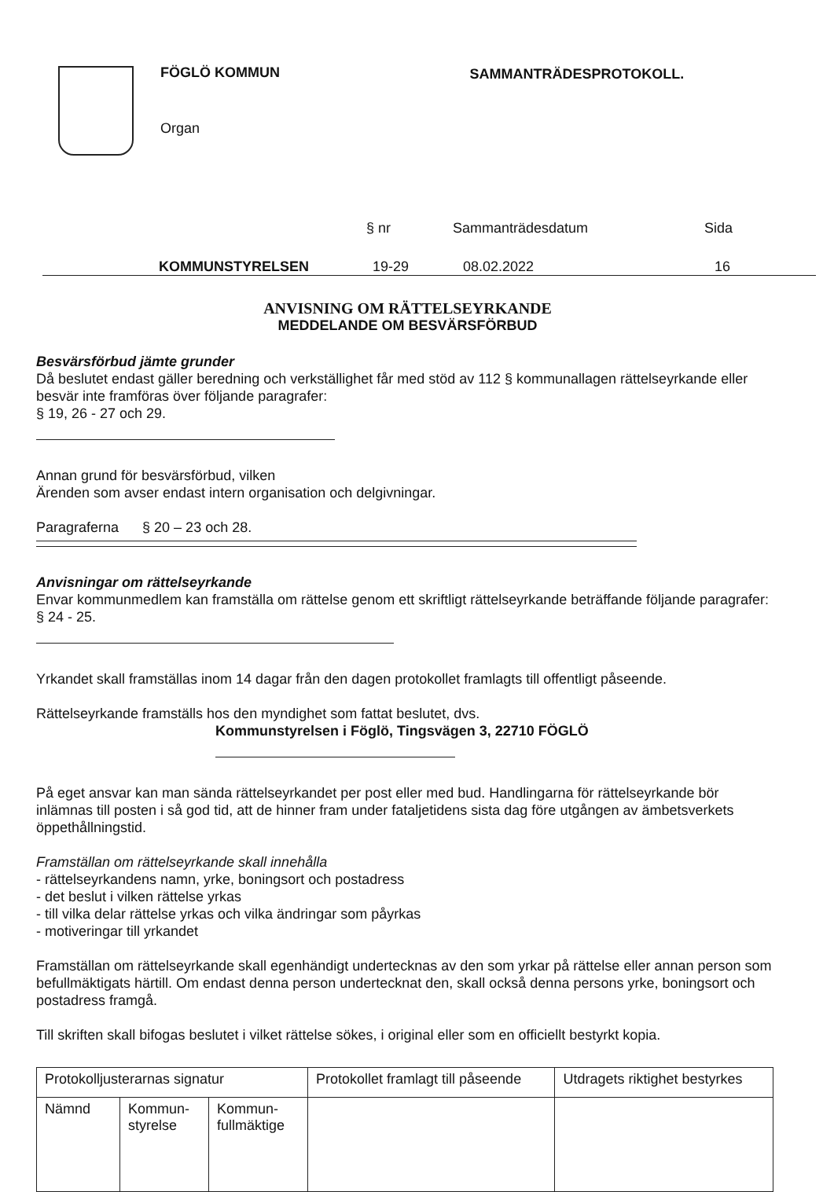FÖGLÖ KOMMUN
Organ
SAMMANTRÄDESPROTOKOLL.
§ nr Sammanträdesdatum Sida
KOMMUNSTYRELSEN 19-29 08.02.2022 16
ANVISNING OM RÄTTELSEYRKANDE
MEDDELANDE OM BESVÄRSFÖRBUD
Besvärsförbud jämte grunder
Då beslutet endast gäller beredning och verkställighet får med stöd av 112 § kommunallagen rättelseyrkande eller besvär inte framföras över följande paragrafer:
§ 19, 26 - 27 och 29.
Annan grund för besvärsförbud, vilken
Ärenden som avser endast intern organisation och delgivningar.
Paragraferna § 20 – 23 och 28.
Anvisningar om rättelseyrkande
Envar kommunmedlem kan framställa om rättelse genom ett skriftligt rättelseyrkande beträffande följande paragrafer:
§ 24 - 25.
Yrkandet skall framställas inom 14 dagar från den dagen protokollet framlagts till offentligt påseende.
Rättelseyrkande framställs hos den myndighet som fattat beslutet, dvs.
Kommunstyrelsen i Föglö, Tingsvägen 3, 22710 FÖGLÖ
På eget ansvar kan man sända rättelseyrkandet per post eller med bud. Handlingarna för rättelseyrkande bör inlämnas till posten i så god tid, att de hinner fram under fataljetidens sista dag före utgången av ämbetsverkets öppethållningstid.
Framställan om rättelseyrkande skall innehålla
- rättelseyrkandens namn, yrke, boningsort och postadress
- det beslut i vilken rättelse yrkas
- till vilka delar rättelse yrkas och vilka ändringar som påyrkas
- motiveringar till yrkandet
Framställan om rättelseyrkande skall egenhändigt undertecknas av den som yrkar på rättelse eller annan person som befullmäktigats härtill. Om endast denna person undertecknat den, skall också denna persons yrke, boningsort och postadress framgå.
Till skriften skall bifogas beslutet i vilket rättelse sökes, i original eller som en officiellt bestyrkt kopia.
| Protokolljusterarnas signatur | | | Protokollet framlagt till påseende | Utdragets riktighet bestyrkes |
| Nämnd | Kommun- styrelse | Kommun- fullmäktige | | |